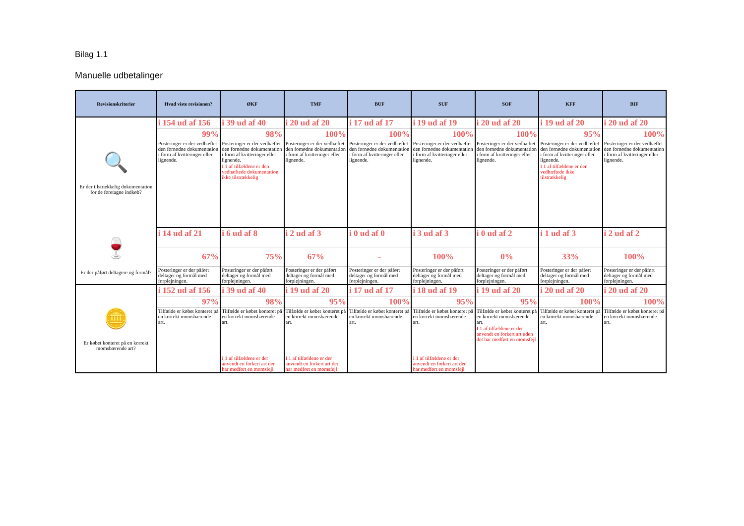Bilag 1.1
Manuelle udbetalinger
| Revisionskriterier | Hvad viste revisionen? | ØKF | TMF | BUF | SUF | SOF | KFF | BIF |
| --- | --- | --- | --- | --- | --- | --- | --- | --- |
| 🔍 Er der tilstrækkelig dokumentation for de foretagne indkøb? | i 154 ud af 156 | i 39 ud af 40 | i 20 ud af 20 | i 17 ud af 17 | i 19 ud af 19 | i 20 ud af 20 | i 19 ud af 20 | i 20 ud af 20 |
| | 99% | 98% | 100% | 100% | 100% | 100% | 95% | 100% |
| | Posteringer er der vedhæftet den fornødne dokumentation i form af kvitteringer eller lignende. | Posteringer er der vedhæftet den fornødne dokumentation i form af kvitteringer eller lignende. | Posteringer er der vedhæftet den fornødne dokumentation i form af kvitteringer eller lignende. | Posteringer er der vedhæftet den fornødne dokumentation i form af kvitteringer eller lignende. | Posteringer er der vedhæftet den fornødne dokumentation i form af kvitteringer eller lignende. | Posteringer er der vedhæftet den fornødne dokumentation i form af kvitteringer eller lignende. | Posteringer er der vedhæftet den fornødne dokumentation i form af kvitteringer eller lignende. | Posteringer er der vedhæftet den fornødne dokumentation i form af kvitteringer eller lignende. |
| | | I 1 af tilfældene er den vedhæftede dokumentation ikke tilstrækkelig | | | | | I 1 af tilfældene er den vedhæftede ikke tilstrækkelig | |
| 🍷 Er der påført deltagere og formål? | i 14 ud af 21 | i 6 ud af 8 | i 2 ud af 3 | i 0 ud af 0 | i 3 ud af 3 | i 0 ud af 2 | i 1 ud af 3 | i 2 ud af 2 |
| | 67% | 75% | 67% | - | 100% | 0% | 33% | 100% |
| | Posteringer er der påført deltager og formål med forplejningen. | Posteringer er der påført deltager og formål med forplejningen. | Posteringer er der påført deltager og formål med forplejningen. | Posteringer er der påført deltager og formål med forplejningen. | Posteringer er der påført deltager og formål med forplejningen. | Posteringer er der påført deltager og formål med forplejningen. | Posteringer er der påført deltager og formål med forplejningen. | Posteringer er der påført deltager og formål med forplejningen. |
| 🪙 Er købet konteret på en korrekt momsbærende art? | i 152 ud af 156 | i 39 ud af 40 | i 19 ud af 20 | i 17 ud af 17 | i 18 ud af 19 | i 19 ud af 20 | i 20 ud af 20 | i 20 ud af 20 |
| | 97% | 98% | 95% | 100% | 95% | 95% | 100% | 100% |
| | Tilfælde er købet konteret på en korrekt momsbærende art. | Tilfælde er købet konteret på en korrekt momsbærende art. | Tilfælde er købet konteret på en korrekt momsbærende art. | Tilfælde er købet konteret på en korrekt momsbærende art. | Tilfælde er købet konteret på en korrekt momsbærende art. | Tilfælde er købet konteret på en korrekt momsbærende art. | Tilfælde er købet konteret på en korrekt momsbærende art. | Tilfælde er købet konteret på en korrekt momsbærende art. |
| | | | | | | I 1 af tilfældene er der anvendt en forkert art uden det har medført en momsfejl | | |
| | | I 1 af tilfældene er der anvendt en forkert art der har medført en momsfejl | I 1 af tilfældene er der anvendt en forkert art der har medført en momsfejl | | I 1 af tilfældene er der anvendt en forkert art der har medført en momsfejl | | | |